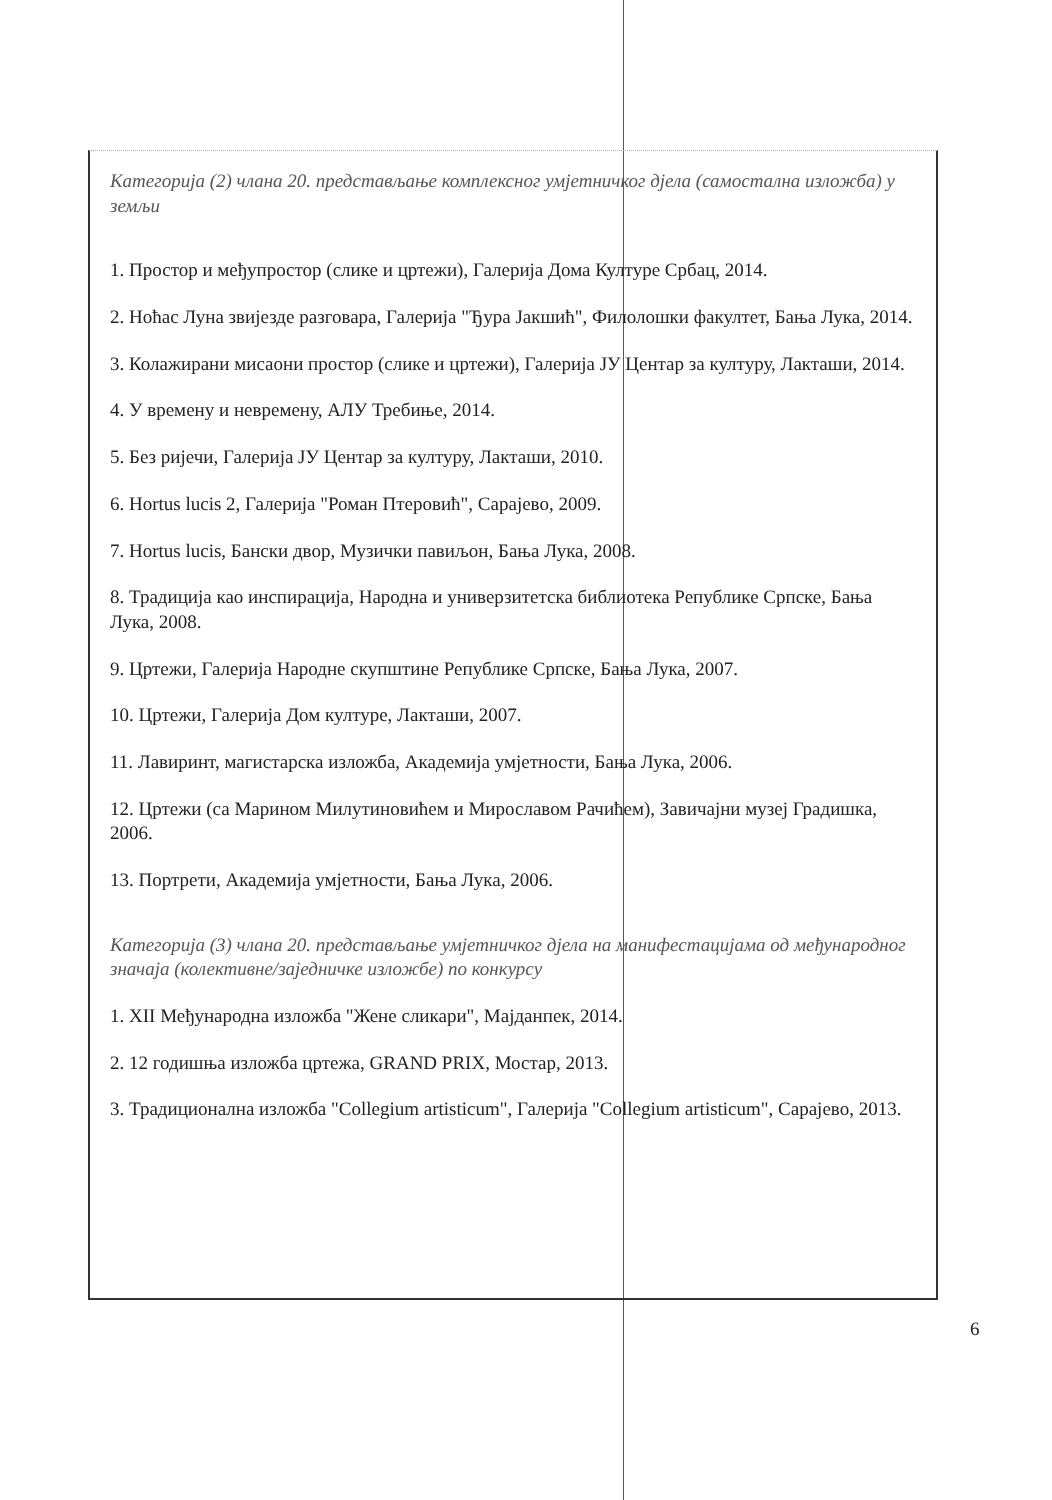Категорија (2) члана 20. представљање комплексног умјетничког дјела (самостална изложба) у земљи
1. Простор и међупростор (слике и цртежи), Галерија Дома Културе Србац, 2014.
2. Ноћас Луна звијезде разговара, Галерија "Ђура Јакшић", Филолошки факултет, Бања Лука, 2014.
3. Колажирани мисаони простор (слике и цртежи), Галерија ЈУ Центар за културу, Лакташи, 2014.
4. У времену и невремену, АЛУ Требиње, 2014.
5. Без ријечи, Галерија ЈУ Центар за културу, Лакташи, 2010.
6. Hortus lucis 2, Галерија "Роман Птеровић", Сарајево, 2009.
7. Hortus lucis, Бански двор, Музички павиљон, Бања Лука, 2008.
8. Традиција као инспирација, Народна и универзитетска библиотека Републике Српске, Бања Лука, 2008.
9. Цртежи, Галерија Народне скупштине Републике Српске, Бања Лука, 2007.
10. Цртежи, Галерија Дом културе, Лакташи, 2007.
11. Лавиринт, магистарска изложба, Академија умјетности, Бања Лука, 2006.
12. Цртежи (са Марином Милутиновићем и Мирославом Рачићем), Завичајни музеј Градишка, 2006.
13. Портрети, Академија умјетности, Бања Лука, 2006.
Категорија (3) члана 20. представљање умјетничког дјела на манифестацијама од међународног значаја (колективне/заједничке изложбе) по конкурсу
1. XII Међународна изложба "Жене сликари", Мајданпек, 2014.
2. 12 годишња изложба цртежа, GRAND PRIX, Мостар, 2013.
3. Традиционална изложба "Collegium artisticum", Галерија "Collegium artisticum", Сарајево, 2013.
6